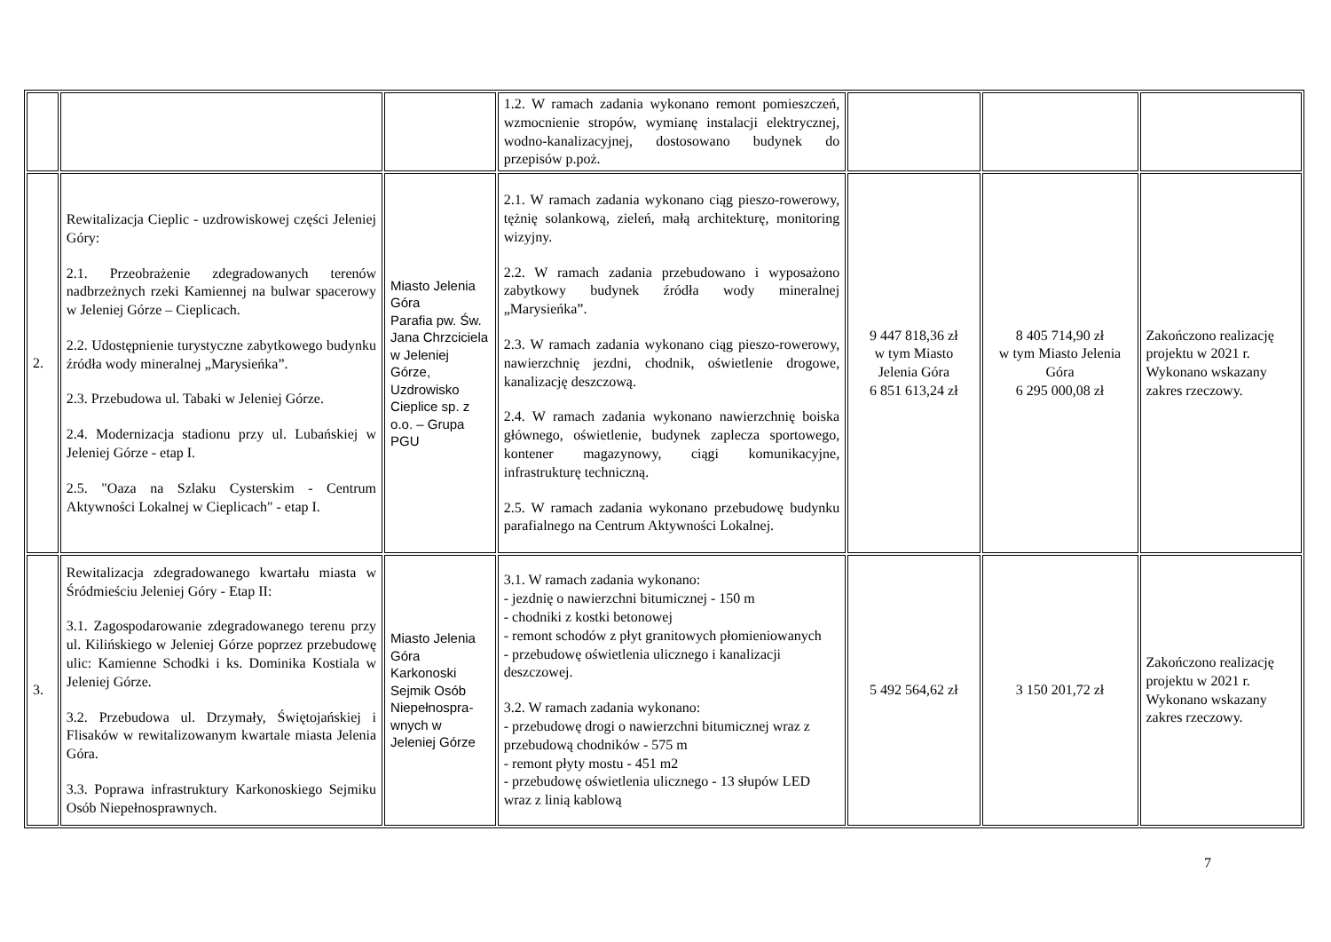| | | | 1.2. W ramach zadania wykonano remont pomieszczeń, wzmocnienie stropów, wymianę instalacji elektrycznej, wodno-kanalizacyjnej, dostosowano budynek do przepisów p.poż. | | | |
| 2. | Rewitalizacja Cieplic - uzdrowiskowej części Jeleniej Góry: 2.1. Przeobrażenie zdegradowanych terenów nadbrzeżnych rzeki Kamiennej na bulwar spacerowy w Jeleniej Górze – Cieplicach. 2.2. Udostępnienie turystyczne zabytkowego budynku źródła wody mineralnej „Marysieńka”. 2.3. Przebudowa ul. Tabaki w Jeleniej Górze. 2.4. Modernizacja stadionu przy ul. Lubańskiej w Jeleniej Górze - etap I. 2.5. "Oaza na Szlaku Cysterskim - Centrum Aktywności Lokalnej w Cieplicach" - etap I. | Miasto Jelenia Góra Parafia pw. Św. Jana Chrzciciela w Jeleniej Górze, Uzdrowisko Cieplice sp. z o.o. – Grupa PGU | 2.1. W ramach zadania wykonano ciąg pieszo-rowerowy, tężnię solankową, zieleń, małą architekturę, monitoring wizyjny. 2.2. W ramach zadania przebudowano i wyposażono zabytkowy budynek źródła wody mineralnej „Marysieńka”. 2.3. W ramach zadania wykonano ciąg pieszo-rowerowy, nawierzchnię jezdni, chodnik, oświetlenie drogowe, kanalizację deszczową. 2.4. W ramach zadania wykonano nawierzchnię boiska głównego, oświetlenie, budynek zaplecza sportowego, kontener magazynowy, ciągi komunikacyjne, infrastrukturę techniczną. 2.5. W ramach zadania wykonano przebudowę budynku parafialnego na Centrum Aktywności Lokalnej. | 9 447 818,36 zł w tym Miasto Jelenia Góra 6 851 613,24 zł | 8 405 714,90 zł w tym Miasto Jelenia Góra 6 295 000,08 zł | Zakończono realizację projektu w 2021 r. Wykonano wskazany zakres rzeczowy. |
| 3. | Rewitalizacja zdegradowanego kwartału miasta w Śródmieściu Jeleniej Góry - Etap II: 3.1. Zagospodarowanie zdegradowanego terenu przy ul. Kilińskiego w Jeleniej Górze poprzez przebudowę ulic: Kamienne Schodki i ks. Dominika Kostiala w Jeleniej Górze. 3.2. Przebudowa ul. Drzymały, Świętojańskiej i Flisaków w rewitalizowanym kwartale miasta Jelenia Góra. 3.3. Poprawa infrastruktury Karkonoskiego Sejmiku Osób Niepełnosprawnych. | Miasto Jelenia Góra Karkonoski Sejmik Osób Niepełnospra-wnych w Jeleniej Górze | 3.1. W ramach zadania wykonano: - jezdnię o nawierzchni bitumicznej - 150 m - chodniki z kostki betonowej - remont schodów z płyt granitowych płomieniowanych - przebudowę oświetlenia ulicznego i kanalizacji deszczowej. 3.2. W ramach zadania wykonano: - przebudowę drogi o nawierzchni bitumicznej wraz z przebudową chodników - 575 m - remont płyty mostu - 451 m2 - przebudowę oświetlenia ulicznego - 13 słupów LED wraz z linią kablową | 5 492 564,62 zł | 3 150 201,72 zł | Zakończono realizację projektu w 2021 r. Wykonano wskazany zakres rzeczowy. |
7